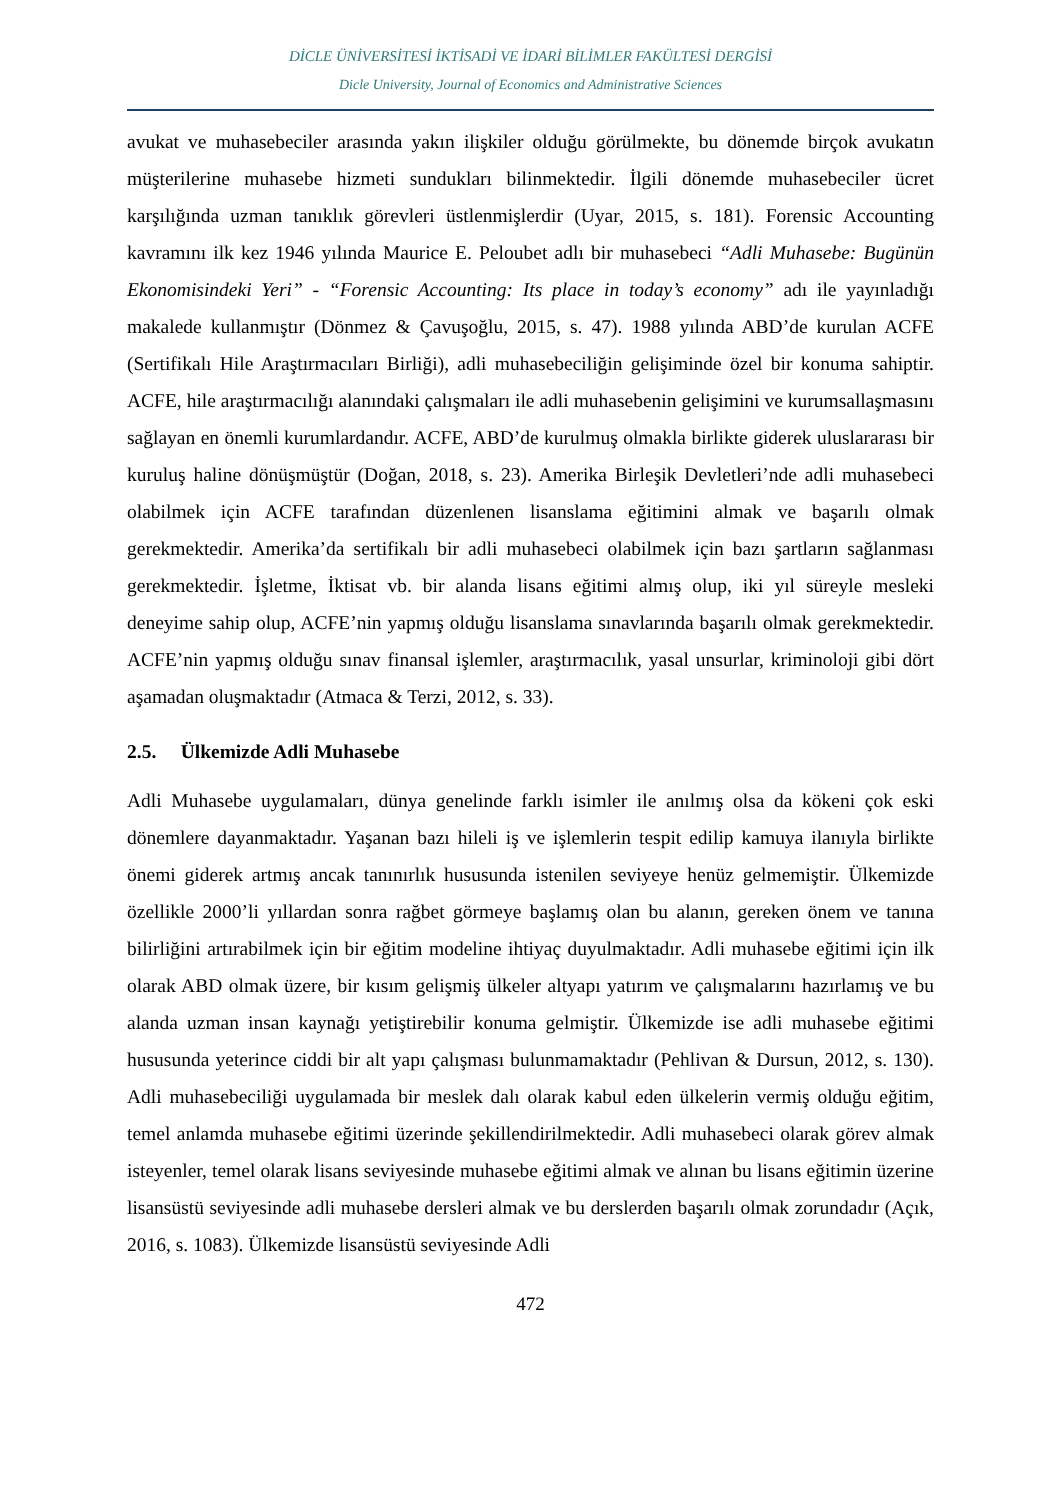DİCLE ÜNİVERSİTESİ İKTİSADİ VE İDARİ BİLİMLER FAKÜLTESİ DERGİSİ
Dicle University, Journal of Economics and Administrative Sciences
avukat ve muhasebeciler arasında yakın ilişkiler olduğu görülmekte, bu dönemde birçok avukatın müşterilerine muhasebe hizmeti sundukları bilinmektedir. İlgili dönemde muhasebeciler ücret karşılığında uzman tanıklık görevleri üstlenmişlerdir (Uyar, 2015, s. 181). Forensic Accounting kavramını ilk kez 1946 yılında Maurice E. Peloubet adlı bir muhasebeci “Adli Muhasebe: Bugünün Ekonomisindeki Yeri” - “Forensic Accounting: Its place in today’s economy” adı ile yayınladığı makalede kullanmıştır (Dönmez & Çavuşoğlu, 2015, s. 47). 1988 yılında ABD’de kurulan ACFE (Sertifikalı Hile Araştırmacıları Birliği), adli muhasebeciliğin gelişiminde özel bir konuma sahiptir. ACFE, hile araştırmacılığı alanındaki çalışmaları ile adli muhasebenin gelişimini ve kurumsallaşmasını sağlayan en önemli kurumlardandır. ACFE, ABD’de kurulmuş olmakla birlikte giderek uluslararası bir kuruluş haline dönüşmüştür (Doğan, 2018, s. 23). Amerika Birleşik Devletleri’nde adli muhasebeci olabilmek için ACFE tarafından düzenlenen lisanslama eğitimini almak ve başarılı olmak gerekmektedir. Amerika’da sertifikalı bir adli muhasebeci olabilmek için bazı şartların sağlanması gerekmektedir. İşletme, İktisat vb. bir alanda lisans eğitimi almış olup, iki yıl süreyle mesleki deneyime sahip olup, ACFE’nin yapmış olduğu lisanslama sınavlarında başarılı olmak gerekmektedir. ACFE’nin yapmış olduğu sınav finansal işlemler, araştırmacılık, yasal unsurlar, kriminoloji gibi dört aşamadan oluşmaktadır (Atmaca & Terzi, 2012, s. 33).
2.5. Ülkemizde Adli Muhasebe
Adli Muhasebe uygulamaları, dünya genelinde farklı isimler ile anılmış olsa da kökeni çok eski dönemlere dayanmaktadır. Yaşanan bazı hileli iş ve işlemlerin tespit edilip kamuya ilanıyla birlikte önemi giderek artmış ancak tanınırlık hususunda istenilen seviyeye henüz gelmemiştir. Ülkemizde özellikle 2000’li yıllardan sonra rağbet görmeye başlamış olan bu alanın, gereken önem ve tanına bilirliğini artırabilmek için bir eğitim modeline ihtiyaç duyulmaktadır. Adli muhasebe eğitimi için ilk olarak ABD olmak üzere, bir kısım gelişmiş ülkeler altyapı yatırım ve çalışmalarını hazırlamış ve bu alanda uzman insan kaynağı yetiştirebilir konuma gelmiştir. Ülkemizde ise adli muhasebe eğitimi hususunda yeterince ciddi bir alt yapı çalışması bulunmamaktadır (Pehlivan & Dursun, 2012, s. 130). Adli muhasebeciliği uygulamada bir meslek dalı olarak kabul eden ülkelerin vermiş olduğu eğitim, temel anlamda muhasebe eğitimi üzerinde şekillendirilmektedir. Adli muhasebeci olarak görev almak isteyenler, temel olarak lisans seviyesinde muhasebe eğitimi almak ve alınan bu lisans eğitimin üzerine lisansüstü seviyesinde adli muhasebe dersleri almak ve bu derslerden başarılı olmak zorundadır (Açık, 2016, s. 1083). Ülkemizde lisansüstü seviyesinde Adli
472